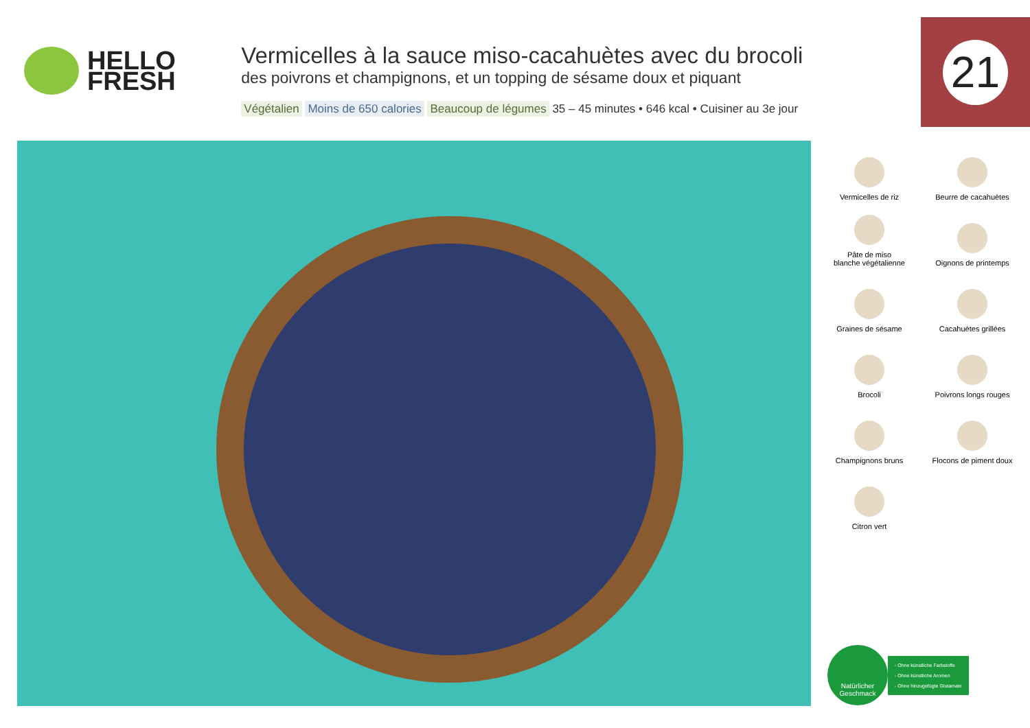HELLO
FRESH
Vermicelles à la sauce miso-cacahuètes avec du brocoli
des poivrons et champignons, et un topping de sésame doux et piquant
Végétalien Moins de 650 calories Beaucoup de légumes 35 – 45 minutes • 646 kcal • Cuisiner au 3e jour
21
Vermicelles de riz
Beurre de cacahuètes
Pâte de miso
blanche végétalienne
Oignons de printemps
Graines de sésame
Cacahuètes grillées
Brocoli
Poivrons longs rouges
Champignons bruns
Flocons de piment doux
Citron vert
Natürlicher Geschmack
- Ohne künstliche Farbstoffe
- Ohne künstliche Aromen
- Ohne hinzugefügte Glutamate